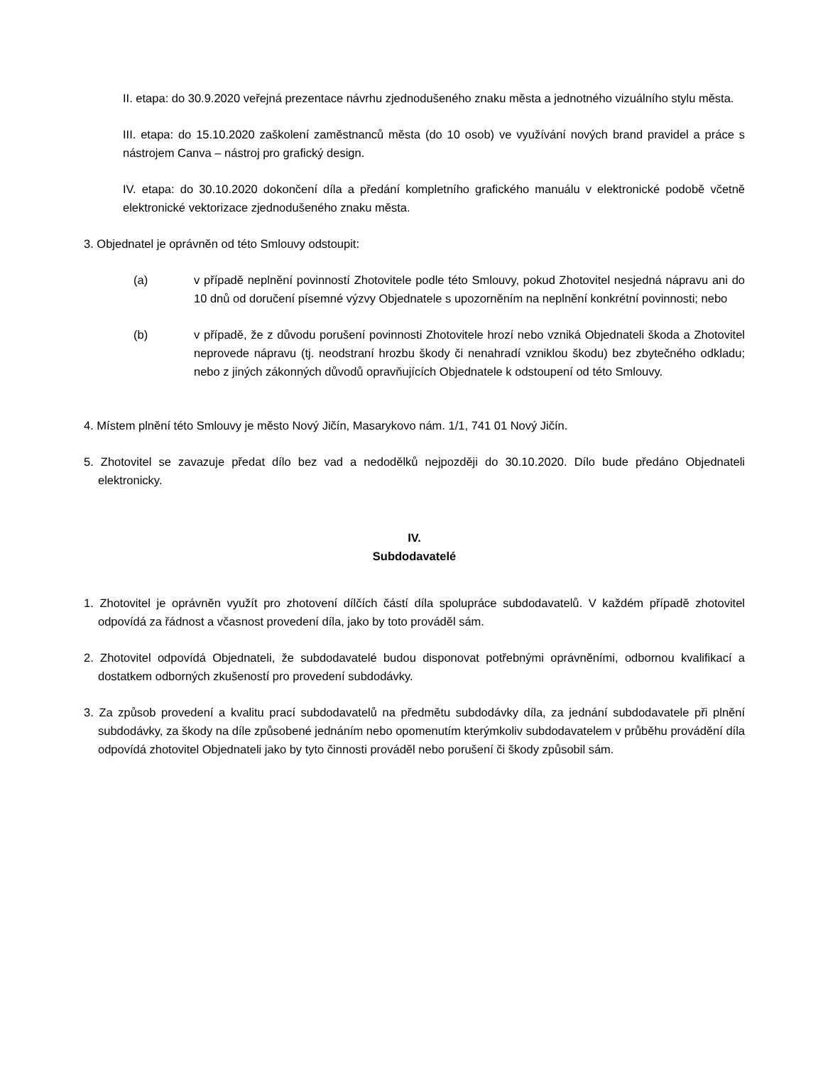II. etapa: do 30.9.2020 veřejná prezentace návrhu zjednodušeného znaku města a jednotného vizuálního stylu města.
III. etapa: do 15.10.2020 zaškolení zaměstnanců města (do 10 osob) ve využívání nových brand pravidel a práce s nástrojem Canva – nástroj pro grafický design.
IV. etapa: do 30.10.2020 dokončení díla a předání kompletního grafického manuálu v elektronické podobě včetně elektronické vektorizace zjednodušeného znaku města.
3. Objednatel je oprávněn od této Smlouvy odstoupit:
(a) v případě neplnění povinností Zhotovitele podle této Smlouvy, pokud Zhotovitel nesjedná nápravu ani do 10 dnů od doručení písemné výzvy Objednatele s upozorněním na neplnění konkrétní povinnosti; nebo
(b) v případě, že z důvodu porušení povinnosti Zhotovitele hrozí nebo vzniká Objednateli škoda a Zhotovitel neprovede nápravu (tj. neodstraní hrozbu škody či nenahradí vzniklou škodu) bez zbytečného odkladu; nebo z jiných zákonných důvodů opravňujících Objednatele k odstoupení od této Smlouvy.
4. Místem plnění této Smlouvy je město Nový Jičín, Masarykovo nám. 1/1, 741 01 Nový Jičín.
5. Zhotovitel se zavazuje předat dílo bez vad a nedodělků nejpozději do 30.10.2020. Dílo bude předáno Objednateli elektronicky.
IV.
Subdodavatelé
1. Zhotovitel je oprávněn využít pro zhotovení dílčích částí díla spolupráce subdodavatelů. V každém případě zhotovitel odpovídá za řádnost a včasnost provedení díla, jako by toto prováděl sám.
2. Zhotovitel odpovídá Objednateli, že subdodavatelé budou disponovat potřebnými oprávněními, odbornou kvalifikací a dostatkem odborných zkušeností pro provedení subdodávky.
3. Za způsob provedení a kvalitu prací subdodavatelů na předmětu subdodávky díla, za jednání subdodavatele při plnění subdodávky, za škody na díle způsobené jednáním nebo opomenutím kterýmkoliv subdodavatelem v průběhu provádění díla odpovídá zhotovitel Objednateli jako by tyto činnosti prováděl nebo porušení či škody způsobil sám.